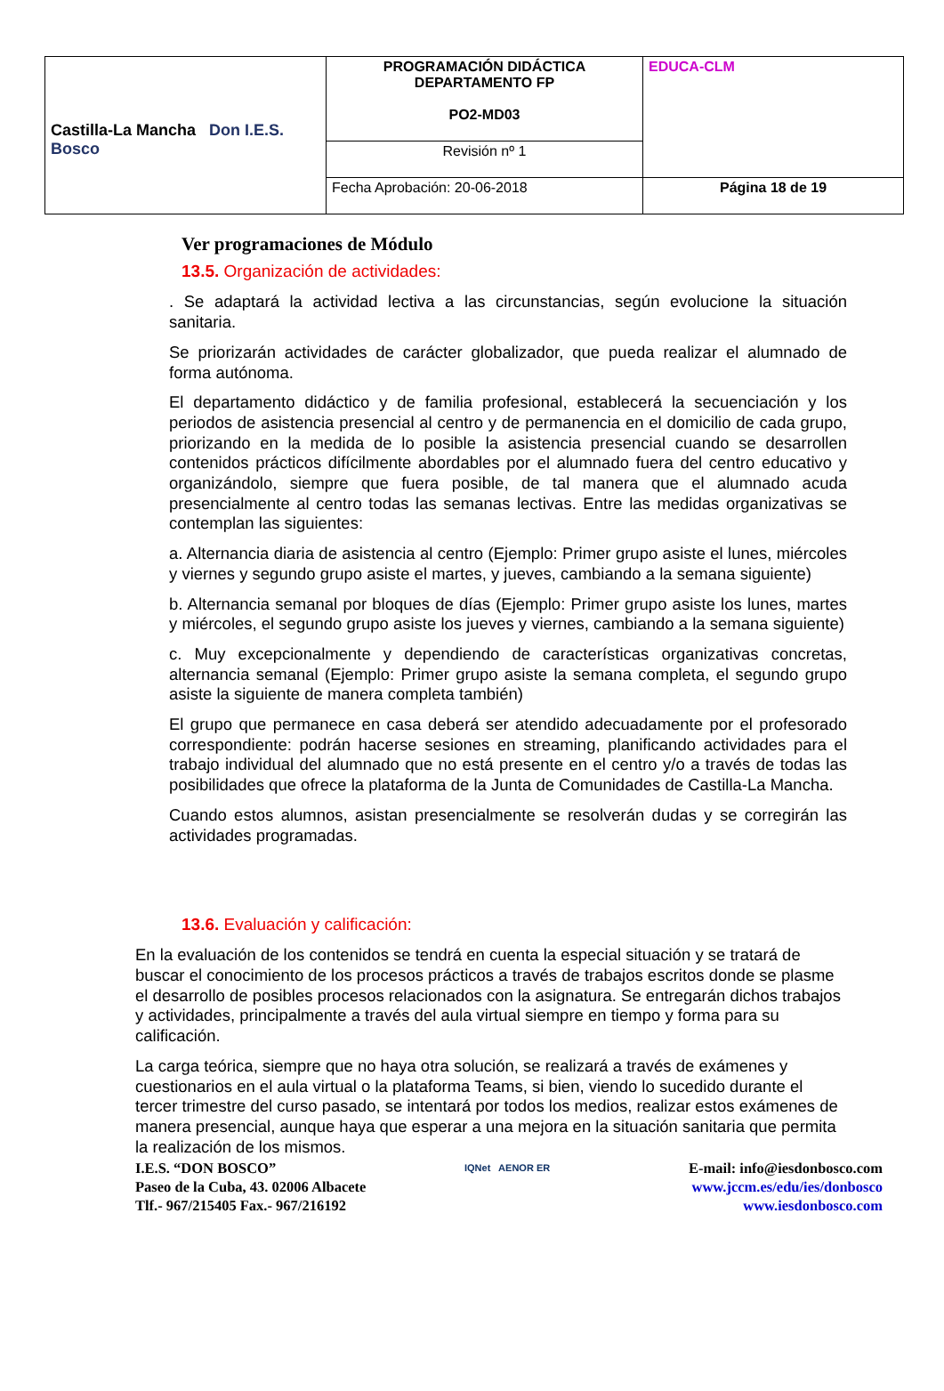| Castilla-La Mancha Don I.E.S. Bosco | PROGRAMACIÓN DIDÁCTICA DEPARTAMENTO FP PO2-MD03 | EDUCA-CLM |
| | Revisión nº 1 | |
| | Fecha Aprobación: 20-06-2018 | Página 18 de 19 |
Ver programaciones de Módulo
13.5. Organización de actividades:
. Se adaptará la actividad lectiva a las circunstancias, según evolucione la situación sanitaria.
Se priorizarán actividades de carácter globalizador, que pueda realizar el alumnado de forma autónoma.
El departamento didáctico y de familia profesional, establecerá la secuenciación y los periodos de asistencia presencial al centro y de permanencia en el domicilio de cada grupo, priorizando en la medida de lo posible la asistencia presencial cuando se desarrollen contenidos prácticos difícilmente abordables por el alumnado fuera del centro educativo y organizándolo, siempre que fuera posible, de tal manera que el alumnado acuda presencialmente al centro todas las semanas lectivas. Entre las medidas organizativas se contemplan las siguientes:
a. Alternancia diaria de asistencia al centro (Ejemplo: Primer grupo asiste el lunes, miércoles y viernes y segundo grupo asiste el martes, y jueves, cambiando a la semana siguiente)
b. Alternancia semanal por bloques de días (Ejemplo: Primer grupo asiste los lunes, martes y miércoles, el segundo grupo asiste los jueves y viernes, cambiando a la semana siguiente)
c. Muy excepcionalmente y dependiendo de características organizativas concretas, alternancia semanal (Ejemplo: Primer grupo asiste la semana completa, el segundo grupo asiste la siguiente de manera completa también)
El grupo que permanece en casa deberá ser atendido adecuadamente por el profesorado correspondiente: podrán hacerse sesiones en streaming, planificando actividades para el trabajo individual del alumnado que no está presente en el centro y/o a través de todas las posibilidades que ofrece la plataforma de la Junta de Comunidades de Castilla-La Mancha.
Cuando estos alumnos, asistan presencialmente se resolverán dudas y se corregirán las actividades programadas.
13.6. Evaluación y calificación:
En la evaluación de los contenidos se tendrá en cuenta la especial situación y se tratará de buscar el conocimiento de los procesos prácticos a través de trabajos escritos donde se plasme el desarrollo de posibles procesos relacionados con la asignatura. Se entregarán dichos trabajos y actividades, principalmente a través del aula virtual siempre en tiempo y forma para su calificación.
La carga teórica, siempre que no haya otra solución, se realizará a través de exámenes y cuestionarios en el aula virtual o la plataforma Teams, si bien, viendo lo sucedido durante el tercer trimestre del curso pasado, se intentará por todos los medios, realizar estos exámenes de manera presencial, aunque haya que esperar a una mejora en la situación sanitaria que permita la realización de los mismos.
I.E.S. “DON BOSCO”
Paseo de la Cuba, 43. 02006 Albacete
Tlf.- 967/215405 Fax.- 967/216192
IQNet AENOR ER
E-mail: info@iesdonbosco.com
www.jccm.es/edu/ies/donbosco
www.iesdonbosco.com